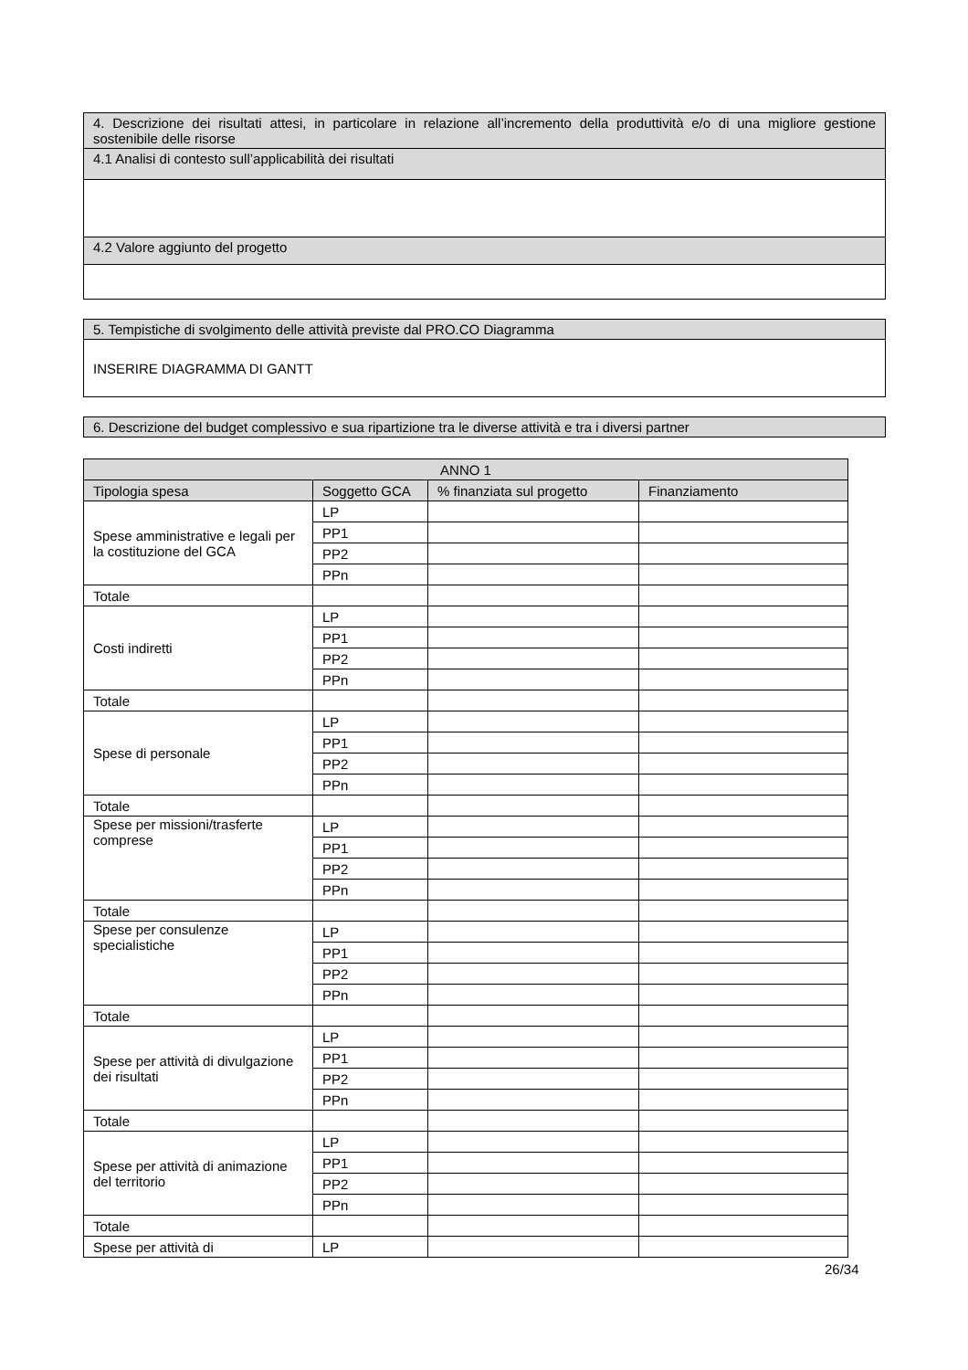| 4. Descrizione dei risultati attesi, in particolare in relazione all’incremento della produttività e/o di una migliore gestione sostenibile delle risorse |
| 4.1 Analisi di contesto sull’applicabilità dei risultati |
| 4.2 Valore aggiunto del progetto |
| 5. Tempistiche di svolgimento delle attività previste dal PRO.CO Diagramma |
| INSERIRE DIAGRAMMA DI GANTT |
| 6. Descrizione del budget complessivo e sua ripartizione tra le diverse attività e tra i diversi partner |
| ANNO 1 | | | |
| --- | --- | --- | --- |
| Tipologia spesa | Soggetto GCA | % finanziata sul progetto | Finanziamento |
| Spese amministrative e legali per la costituzione del GCA | LP | | |
| | PP1 | | |
| | PP2 | | |
| | PPn | | |
| Totale | | | |
| Costi indiretti | LP | | |
| | PP1 | | |
| | PP2 | | |
| | PPn | | |
| Totale | | | |
| Spese di personale | LP | | |
| | PP1 | | |
| | PP2 | | |
| | PPn | | |
| Totale | | | |
| Spese per missioni/trasferte comprese | LP | | |
| | PP1 | | |
| | PP2 | | |
| | PPn | | |
| Totale | | | |
| Spese per consulenze specialistiche | LP | | |
| | PP1 | | |
| | PP2 | | |
| | PPn | | |
| Totale | | | |
| Spese per attività di divulgazione dei risultati | LP | | |
| | PP1 | | |
| | PP2 | | |
| | PPn | | |
| Totale | | | |
| Spese per attività di animazione del territorio | LP | | |
| | PP1 | | |
| | PP2 | | |
| | PPn | | |
| Totale | | | |
| Spese per attività di | LP | | |
26/34